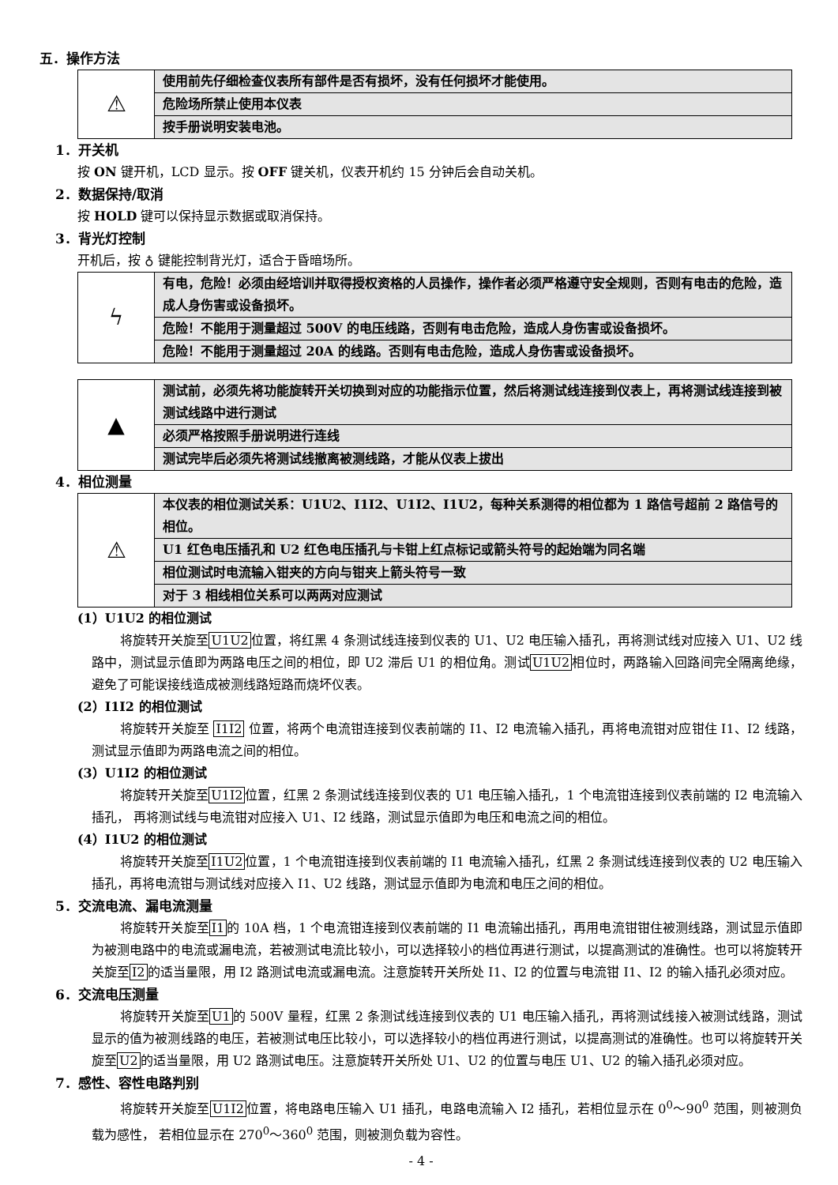五．操作方法
| ⚠ | 使用前先仔细检查仪表所有部件是否有损坏，没有任何损坏才能使用。 |
| | 危险场所禁止使用本仪表 |
| | 按手册说明安装电池。 |
1．开关机
按 ON 键开机，LCD 显示。按 OFF 键关机，仪表开机约 15 分钟后会自动关机。
2．数据保持/取消
按 HOLD 键可以保持显示数据或取消保持。
3．背光灯控制
开机后，按 ♁ 键能控制背光灯，适合于昏暗场所。
| ϟ | 有电，危险！必须由经培训并取得授权资格的人员操作，操作者必须严格遵守安全规则，否则有电击的危险，造成人身伤害或设备损坏。 |
| | 危险！不能用于测量超过 500V 的电压线路，否则有电击危险，造成人身伤害或设备损坏。 |
| | 危险！不能用于测量超过 20A 的线路。否则有电击危险，造成人身伤害或设备损坏。 |
| ▲ | 测试前，必须先将功能旋转开关切换到对应的功能指示位置，然后将测试线连接到仪表上，再将测试线连接到被测试线路中进行测试 |
| | 必须严格按照手册说明进行连线 |
| | 测试完毕后必须先将测试线撤离被测线路，才能从仪表上拔出 |
4．相位测量
| ⚠ | 本仪表的相位测试关系：U1U2、I1I2、U1I2、I1U2，每种关系测得的相位都为 1 路信号超前 2 路信号的相位。 |
| | U1 红色电压插孔和 U2 红色电压插孔与卡钳上红点标记或箭头符号的起始端为同名端 |
| | 相位测试时电流输入钳夹的方向与钳夹上箭头符号一致 |
| | 对于 3 相线相位关系可以两两对应测试 |
(1）U1U2 的相位测试
将旋转开关旋至U1U2位置，将红黑 4 条测试线连接到仪表的 U1、U2 电压输入插孔，再将测试线对应接入 U1、U2 线路中，测试显示值即为两路电压之间的相位，即 U2 滞后 U1 的相位角。测试U1U2相位时，两路输入回路间完全隔离绝缘，避免了可能误接线造成被测线路短路而烧坏仪表。
(2）I1I2 的相位测试
将旋转开关旋至 I1I2 位置，将两个电流钳连接到仪表前端的 I1、I2 电流输入插孔，再将电流钳对应钳住 I1、I2 线路，测试显示值即为两路电流之间的相位。
(3）U1I2 的相位测试
将旋转开关旋至U1I2位置，红黑 2 条测试线连接到仪表的 U1 电压输入插孔，1 个电流钳连接到仪表前端的 I2 电流输入插孔， 再将测试线与电流钳对应接入 U1、I2 线路，测试显示值即为电压和电流之间的相位。
(4）I1U2 的相位测试
将旋转开关旋至I1U2位置，1 个电流钳连接到仪表前端的 I1 电流输入插孔，红黑 2 条测试线连接到仪表的 U2 电压输入插孔，再将电流钳与测试线对应接入 I1、U2 线路，测试显示值即为电流和电压之间的相位。
5．交流电流、漏电流测量
将旋转开关旋至I1的 10A 档，1 个电流钳连接到仪表前端的 I1 电流输出插孔，再用电流钳钳住被测线路，测试显示值即为被测电路中的电流或漏电流，若被测试电流比较小，可以选择较小的档位再进行测试，以提高测试的准确性。也可以将旋转开关旋至I2的适当量限，用 I2 路测试电流或漏电流。注意旋转开关所处 I1、I2 的位置与电流钳 I1、I2 的输入插孔必须对应。
6．交流电压测量
将旋转开关旋至U1的 500V 量程，红黑 2 条测试线连接到仪表的 U1 电压输入插孔，再将测试线接入被测试线路，测试显示的值为被测线路的电压，若被测试电压比较小，可以选择较小的档位再进行测试，以提高测试的准确性。也可以将旋转开关旋至U2的适当量限，用 U2 路测试电压。注意旋转开关所处 U1、U2 的位置与电压 U1、U2 的输入插孔必须对应。
7．感性、容性电路判别
将旋转开关旋至U1I2位置，将电路电压输入 U1 插孔，电路电流输入 I2 插孔，若相位显示在 0<sup>0</sup>～90<sup>0</sup> 范围，则被测负载为感性， 若相位显示在 270<sup>0</sup>～360<sup>0</sup> 范围，则被测负载为容性。
- 4 -